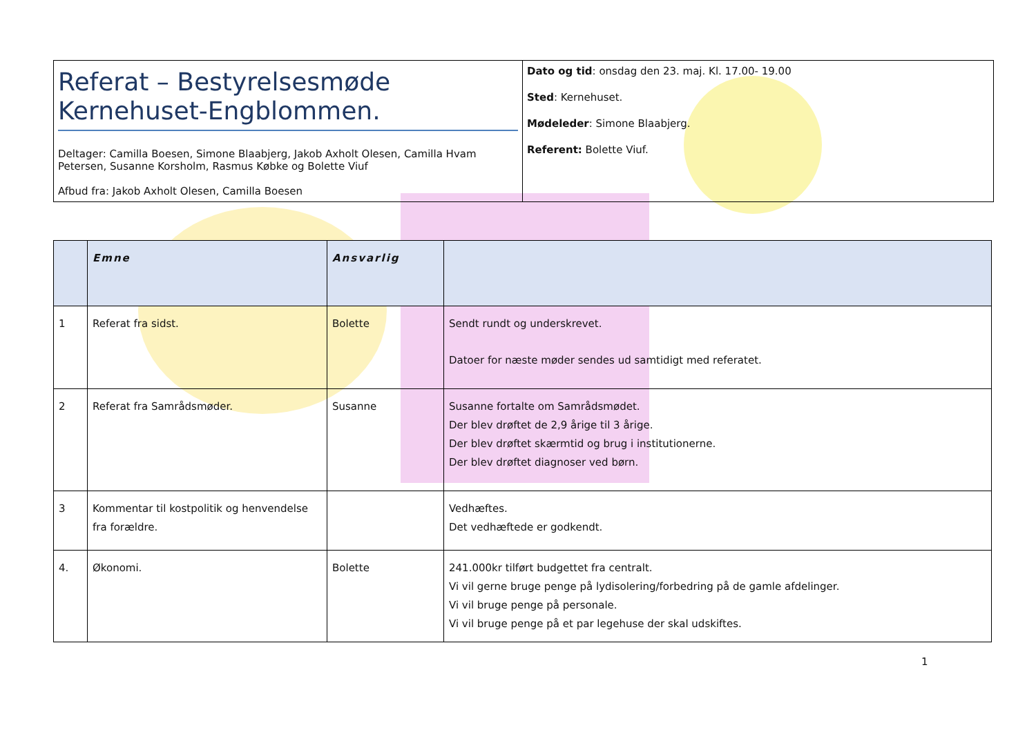| Referat – Bestyrelsesmøde Kernehuset-Engblommen. Deltager: Camilla Boesen, Simone Blaabjerg, Jakob Axholt Olesen, Camilla Hvam Petersen, Susanne Korsholm, Rasmus Købke og Bolette Viuf Afbud fra: Jakob Axholt Olesen, Camilla Boesen | Dato og tid : onsdag den 23. maj. Kl. 17.00- 19.00 Sted : Kernehuset. Mødeleder : Simone Blaabjerg. Referent: Bolette Viuf. |
| | Emne | Ansvarlig | |
| --- | --- | --- | --- |
| 1 | Referat fra sidst. | Bolette | Sendt rundt og underskrevet. Datoer for næste møder sendes ud samtidigt med referatet. |
| 2 | Referat fra Samrådsmøder. | Susanne | Susanne fortalte om Samrådsmødet. Der blev drøftet de 2,9 årige til 3 årige. Der blev drøftet skærmtid og brug i institutionerne. Der blev drøftet diagnoser ved børn. |
| 3 | Kommentar til kostpolitik og henvendelse fra forældre. | | Vedhæftes. Det vedhæftede er godkendt. |
| 4. | Økonomi. | Bolette | 241.000kr tilført budgettet fra centralt. Vi vil gerne bruge penge på lydisolering/forbedring på de gamle afdelinger. Vi vil bruge penge på personale. Vi vil bruge penge på et par legehuse der skal udskiftes. |
1